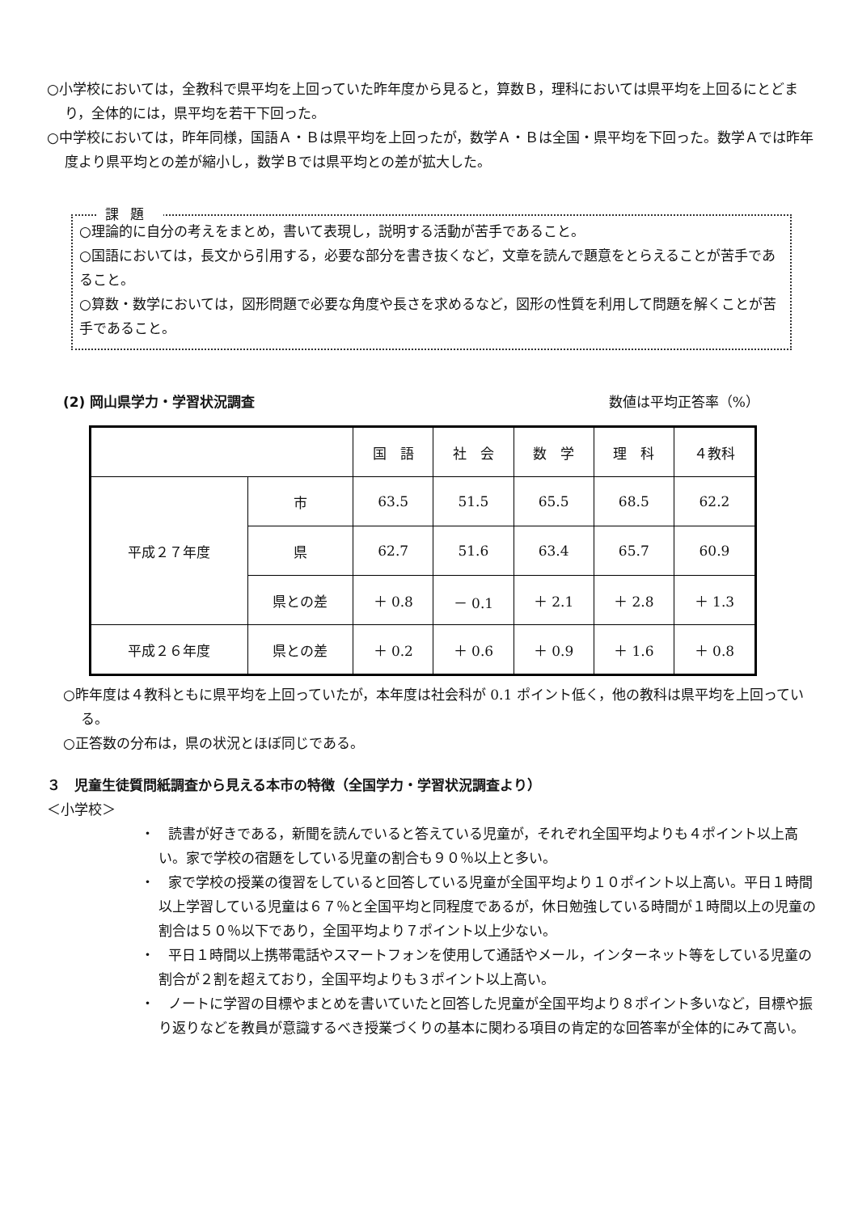○小学校においては，全教科で県平均を上回っていた昨年度から見ると，算数Ｂ，理科においては県平均を上回るにとどまり，全体的には，県平均を若干下回った。
○中学校においては，昨年同様，国語Ａ・Ｂは県平均を上回ったが，数学Ａ・Ｂは全国・県平均を下回った。数学Ａでは昨年度より県平均との差が縮小し，数学Ｂでは県平均との差が拡大した。
課題
○理論的に自分の考えをまとめ，書いて表現し，説明する活動が苦手であること。
○国語においては，長文から引用する，必要な部分を書き抜くなど，文章を読んで題意をとらえることが苦手であること。
○算数・数学においては，図形問題で必要な角度や長さを求めるなど，図形の性質を利用して問題を解くことが苦手であること。
(2) 岡山県学力・学習状況調査 数値は平均正答率（%）
| | | 国 語 | 社 会 | 数 学 | 理 科 | ４教科 |
| --- | --- | --- | --- | --- | --- | --- |
| 平成２７年度 | 市 | 63.5 | 51.5 | 65.5 | 68.5 | 62.2 |
| | 県 | 62.7 | 51.6 | 63.4 | 65.7 | 60.9 |
| | 県との差 | ＋ 0.8 | － 0.1 | ＋ 2.1 | ＋ 2.8 | ＋ 1.3 |
| 平成２６年度 | 県との差 | ＋ 0.2 | ＋ 0.6 | ＋ 0.9 | ＋ 1.6 | ＋ 0.8 |
○昨年度は４教科ともに県平均を上回っていたが，本年度は社会科が 0.1 ポイント低く，他の教科は県平均を上回っている。
○正答数の分布は，県の状況とほぼ同じである。
３　児童生徒質問紙調査から見える本市の特徴（全国学力・学習状況調査より）
＜小学校＞
・　読書が好きである，新聞を読んでいると答えている児童が，それぞれ全国平均よりも４ポイント以上高い。家で学校の宿題をしている児童の割合も９０％以上と多い。
・　家で学校の授業の復習をしていると回答している児童が全国平均より１０ポイント以上高い。平日１時間以上学習している児童は６７％と全国平均と同程度であるが，休日勉強している時間が１時間以上の児童の割合は５０％以下であり，全国平均より７ポイント以上少ない。
・　平日１時間以上携帯電話やスマートフォンを使用して通話やメール，インターネット等をしている児童の割合が２割を超えており，全国平均よりも３ポイント以上高い。
・　ノートに学習の目標やまとめを書いていたと回答した児童が全国平均より８ポイント多いなど，目標や振り返りなどを教員が意識するべき授業づくりの基本に関わる項目の肯定的な回答率が全体的にみて高い。